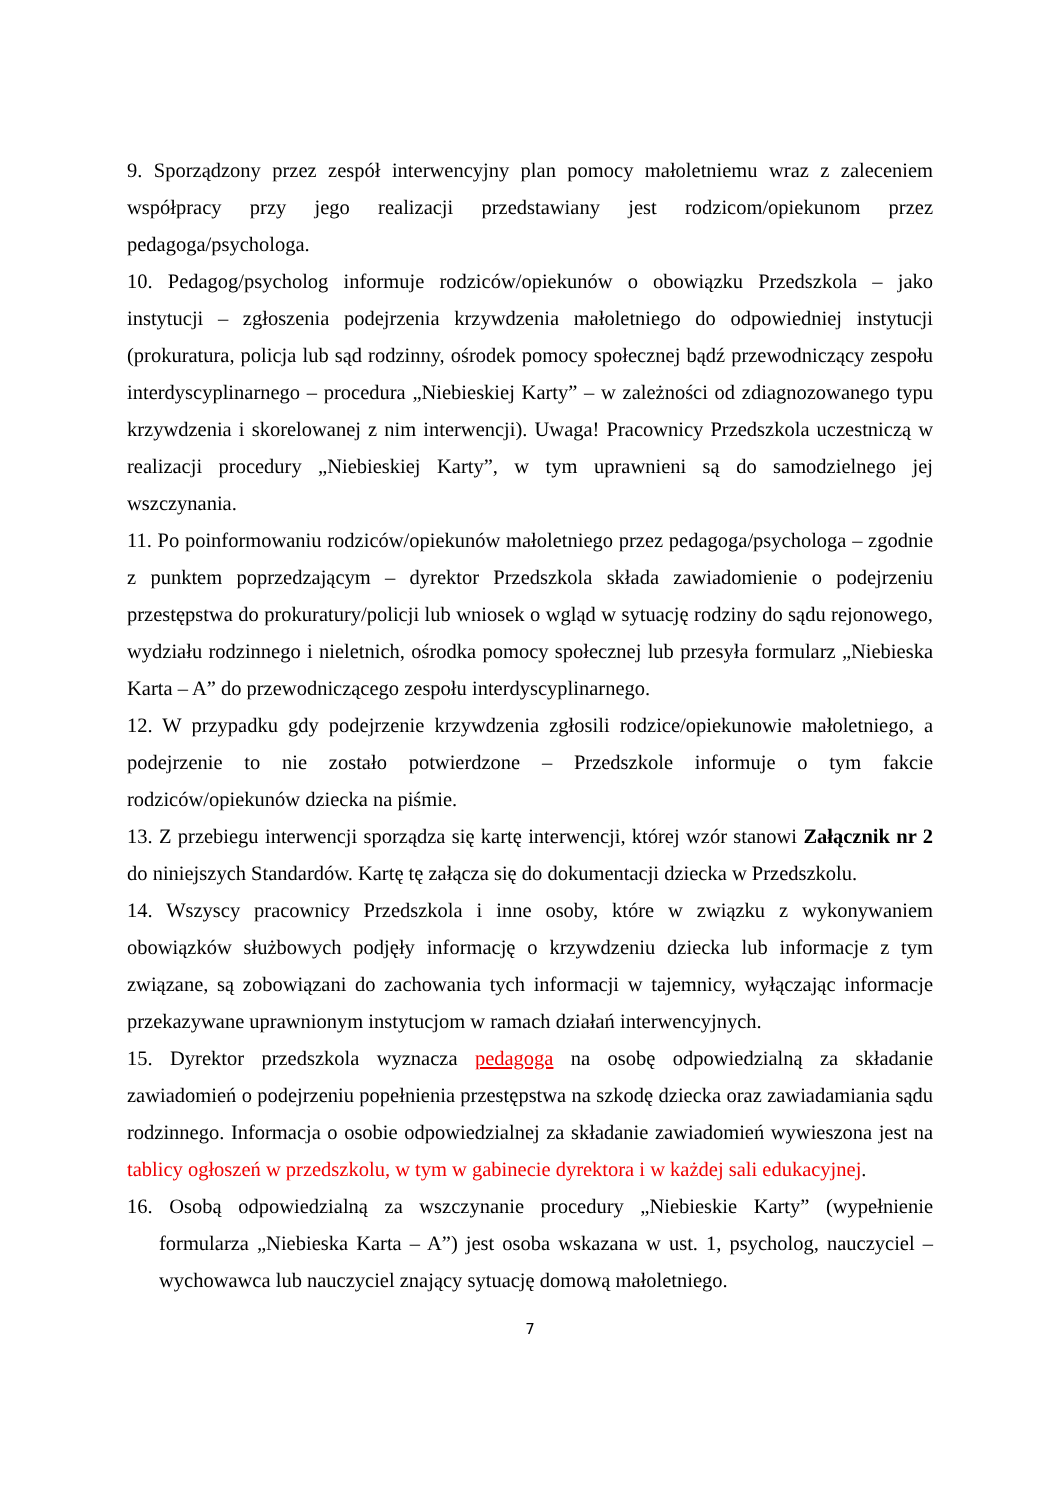9. Sporządzony przez zespół interwencyjny plan pomocy małoletniemu wraz z zaleceniem współpracy przy jego realizacji przedstawiany jest rodzicom/opiekunom przez pedagoga/psychologa.
10. Pedagog/psycholog informuje rodziców/opiekunów o obowiązku Przedszkola – jako instytucji – zgłoszenia podejrzenia krzywdzenia małoletniego do odpowiedniej instytucji (prokuratura, policja lub sąd rodzinny, ośrodek pomocy społecznej bądź przewodniczący zespołu interdyscyplinarnego – procedura „Niebieskiej Karty” – w zależności od zdiagnozowanego typu krzywdzenia i skorelowanej z nim interwencji). Uwaga! Pracownicy Przedszkola uczestniczą w realizacji procedury „Niebieskiej Karty”, w tym uprawnieni są do samodzielnego jej wszczynania.
11. Po poinformowaniu rodziców/opiekunów małoletniego przez pedagoga/psychologa – zgodnie z punktem poprzedzającym – dyrektor Przedszkola składa zawiadomienie o podejrzeniu przestępstwa do prokuratury/policji lub wniosek o wgląd w sytuację rodziny do sądu rejonowego, wydziału rodzinnego i nieletnich, ośrodka pomocy społecznej lub przesyła formularz „Niebieska Karta – A” do przewodniczącego zespołu interdyscyplinarnego.
12. W przypadku gdy podejrzenie krzywdzenia zgłosili rodzice/opiekunowie małoletniego, a podejrzenie to nie zostało potwierdzone – Przedszkole informuje o tym fakcie rodziców/opiekunów dziecka na piśmie.
13. Z przebiegu interwencji sporządza się kartę interwencji, której wzór stanowi Załącznik nr 2 do niniejszych Standardów. Kartę tę załącza się do dokumentacji dziecka w Przedszkolu.
14. Wszyscy pracownicy Przedszkola i inne osoby, które w związku z wykonywaniem obowiązków służbowych podjęły informację o krzywdzeniu dziecka lub informacje z tym związane, są zobowiązani do zachowania tych informacji w tajemnicy, wyłączając informacje przekazywane uprawnionym instytucjom w ramach działań interwencyjnych.
15. Dyrektor przedszkola wyznacza pedagoga na osobę odpowiedzialną za składanie zawiadomień o podejrzeniu popełnienia przestępstwa na szkodę dziecka oraz zawiadamiania sądu rodzinnego. Informacja o osobie odpowiedzialnej za składanie zawiadomień wywieszona jest na tablicy ogłoszeń w przedszkolu, w tym w gabinecie dyrektora i w każdej sali edukacyjnej.
16. Osobą odpowiedzialną za wszczynanie procedury „Niebieskie Karty” (wypełnienie formularza „Niebieska Karta – A”) jest osoba wskazana w ust. 1, psycholog, nauczyciel – wychowawca lub nauczyciel znający sytuację domową małoletniego.
7